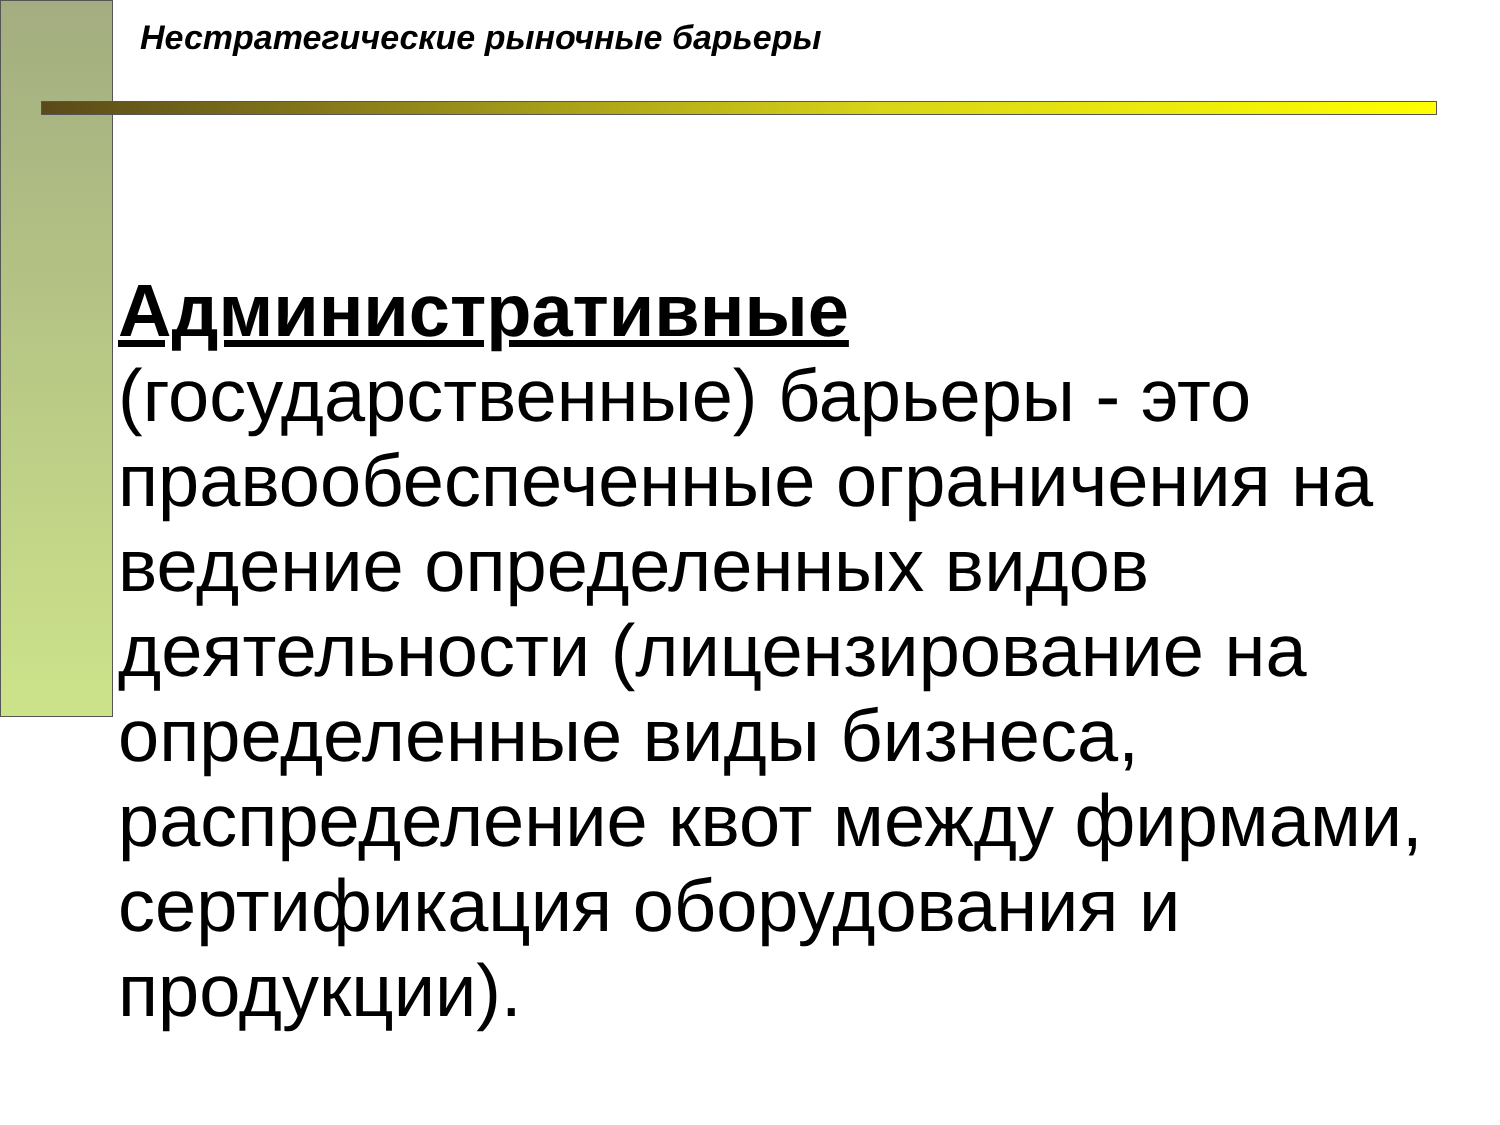Нестратегические рыночные барьеры
Административные (государственные) барьеры - это правообеспеченные ограничения на ведение определенных видов деятельности (лицензирование на определенные виды бизнеса, распределение квот между фирмами, сертификация оборудования и продукции).